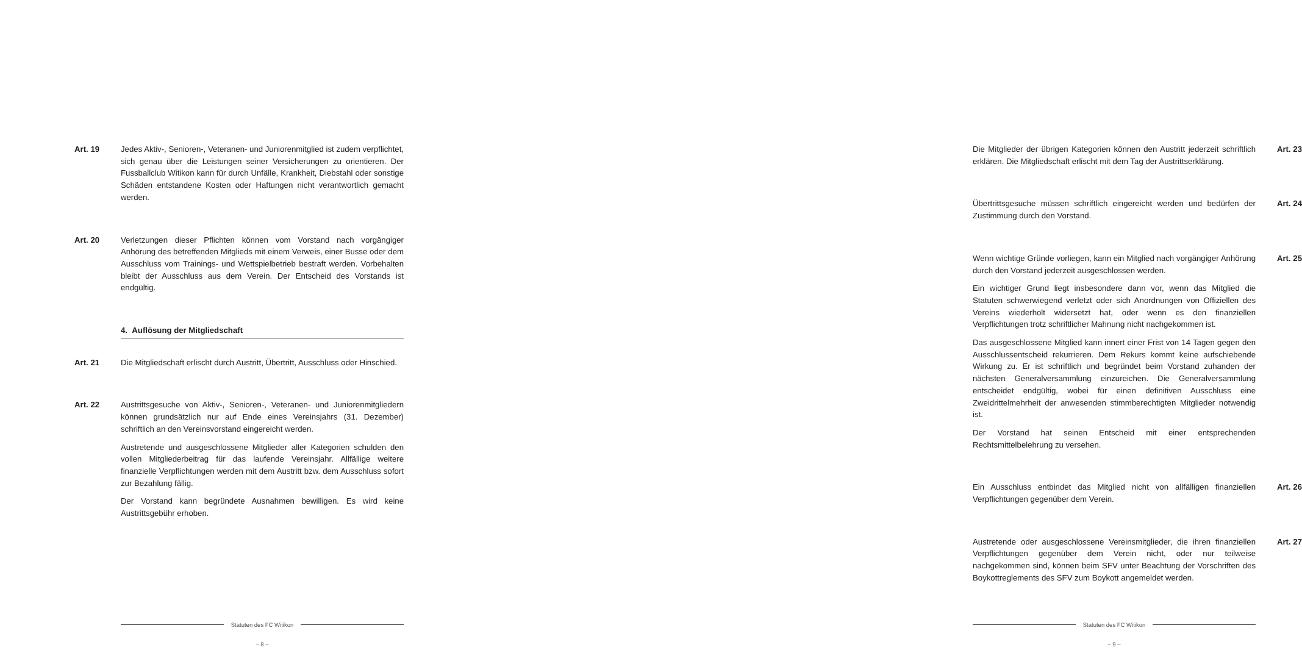Art. 19 Jedes Aktiv-, Senioren-, Veteranen- und Juniorenmitglied ist zudem verpflichtet, sich genau über die Leistungen seiner Versicherungen zu orientieren. Der Fussballclub Witikon kann für durch Unfälle, Krankheit, Diebstahl oder sonstige Schäden entstandene Kosten oder Haftungen nicht verantwortlich gemacht werden.
Art. 20 Verletzungen dieser Pflichten können vom Vorstand nach vorgängiger Anhörung des betreffenden Mitglieds mit einem Verweis, einer Busse oder dem Ausschluss vom Trainings- und Wettspielbetrieb bestraft werden. Vorbehalten bleibt der Ausschluss aus dem Verein. Der Entscheid des Vorstands ist endgültig.
4. Auflösung der Mitgliedschaft
Art. 21 Die Mitgliedschaft erlischt durch Austritt, Übertritt, Ausschluss oder Hinschied.
Art. 22 Austrittsgesuche von Aktiv-, Senioren-, Veteranen- und Juniorenmitgliedern können grundsätzlich nur auf Ende eines Vereinsjahrs (31. Dezember) schriftlich an den Vereinsvorstand eingereicht werden.
Austretende und ausgeschlossene Mitglieder aller Kategorien schulden den vollen Mitgliederbeitrag für das laufende Vereinsjahr. Allfällige weitere finanzielle Verpflichtungen werden mit dem Austritt bzw. dem Ausschluss sofort zur Bezahlung fällig.
Der Vorstand kann begründete Ausnahmen bewilligen. Es wird keine Austrittsgebühr erhoben.
Statuten des FC Witikon
– 8 –
Die Mitglieder der übrigen Kategorien können den Austritt jederzeit schriftlich erklären. Die Mitgliedschaft erlischt mit dem Tag der Austrittserklärung.
Art. 23
Übertrittsgesuche müssen schriftlich eingereicht werden und bedürfen der Zustimmung durch den Vorstand.
Art. 24
Wenn wichtige Gründe vorliegen, kann ein Mitglied nach vorgängiger Anhörung durch den Vorstand jederzeit ausgeschlossen werden.
Ein wichtiger Grund liegt insbesondere dann vor, wenn das Mitglied die Statuten schwerwiegend verletzt oder sich Anordnungen von Offiziellen des Vereins wiederholt widersetzt hat, oder wenn es den finanziellen Verpflichtungen trotz schriftlicher Mahnung nicht nachgekommen ist.
Das ausgeschlossene Mitglied kann innert einer Frist von 14 Tagen gegen den Ausschlussentscheid rekurrieren. Dem Rekurs kommt keine aufschiebende Wirkung zu. Er ist schriftlich und begründet beim Vorstand zuhanden der nächsten Generalversammlung einzureichen. Die Generalversammlung entscheidet endgültig, wobei für einen definitiven Ausschluss eine Zweidrittelmehrheit der anwesenden stimmberechtigten Mitglieder notwendig ist.
Der Vorstand hat seinen Entscheid mit einer entsprechenden Rechtsmittelbelehrung zu versehen.
Art. 25
Ein Ausschluss entbindet das Mitglied nicht von allfälligen finanziellen Verpflichtungen gegenüber dem Verein.
Art. 26
Austretende oder ausgeschlossene Vereinsmitglieder, die ihren finanziellen Verpflichtungen gegenüber dem Verein nicht, oder nur teilweise nachgekommen sind, können beim SFV unter Beachtung der Vorschriften des Boykottreglements des SFV zum Boykott angemeldet werden.
Art. 27
Statuten des FC Witikon
– 9 –